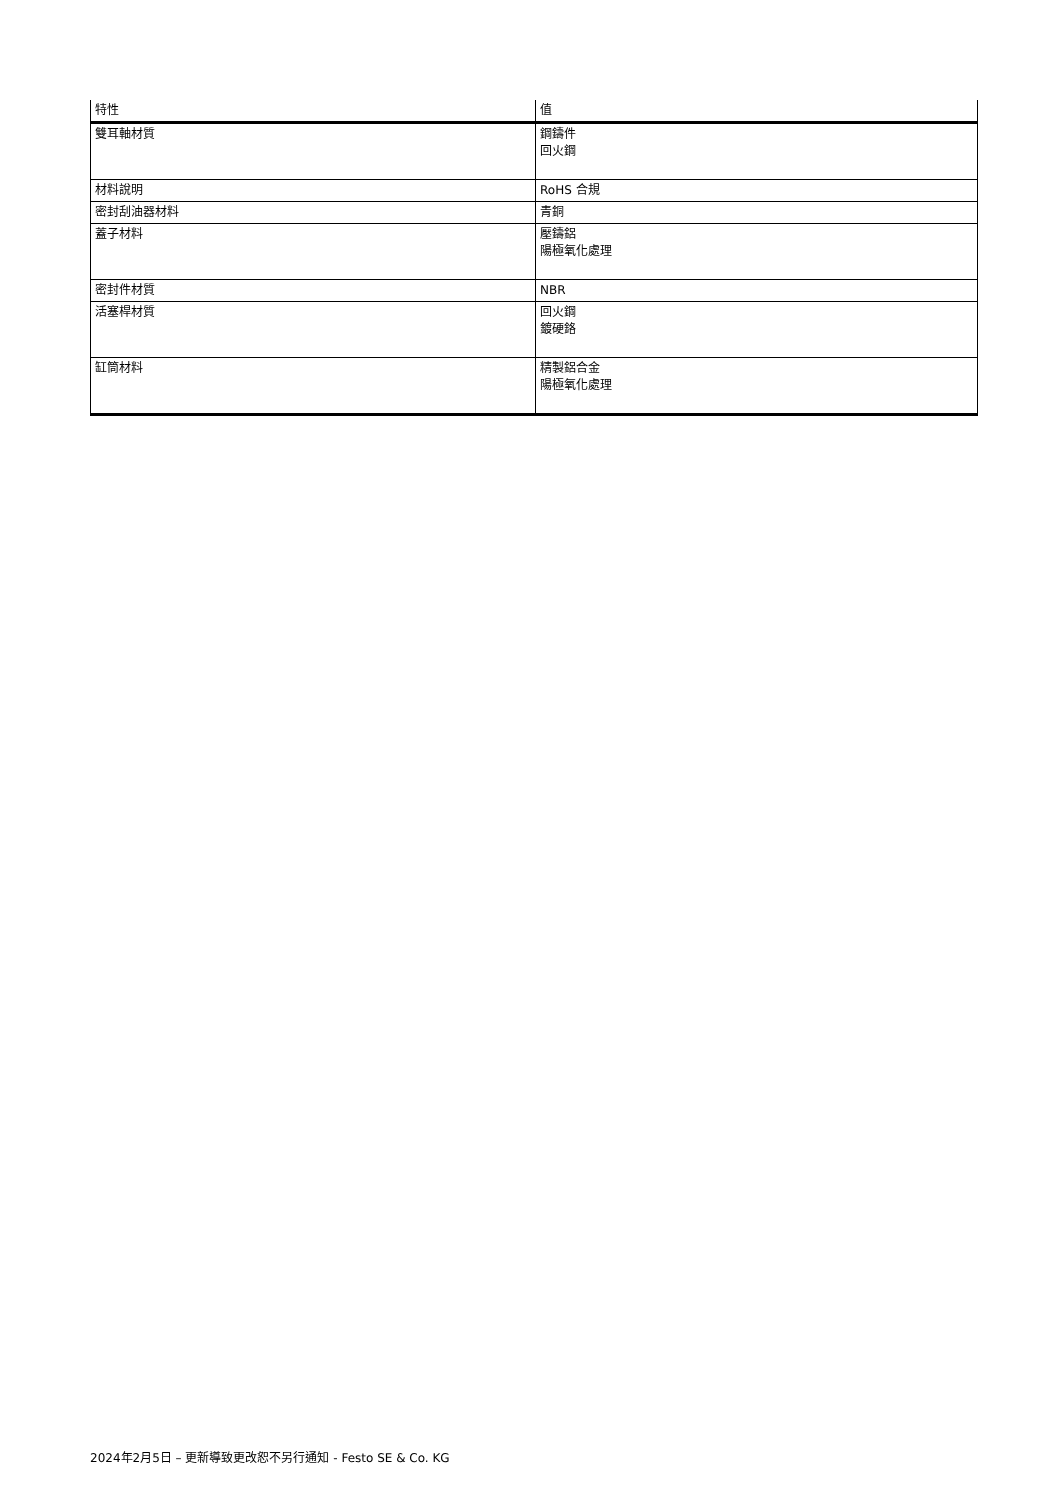| 特性 | 值 |
| --- | --- |
| 雙耳軸材質 | 鋼鑄件 回火鋼 |
| 材料說明 | RoHS 合規 |
| 密封刮油器材料 | 青銅 |
| 蓋子材料 | 壓鑄鋁 陽極氧化處理 |
| 密封件材質 | NBR |
| 活塞桿材質 | 回火鋼 鍍硬鉻 |
| 缸筒材料 | 精製鋁合金 陽極氧化處理 |
2024年2月5日 – 更新導致更改恕不另行通知 - Festo SE & Co. KG